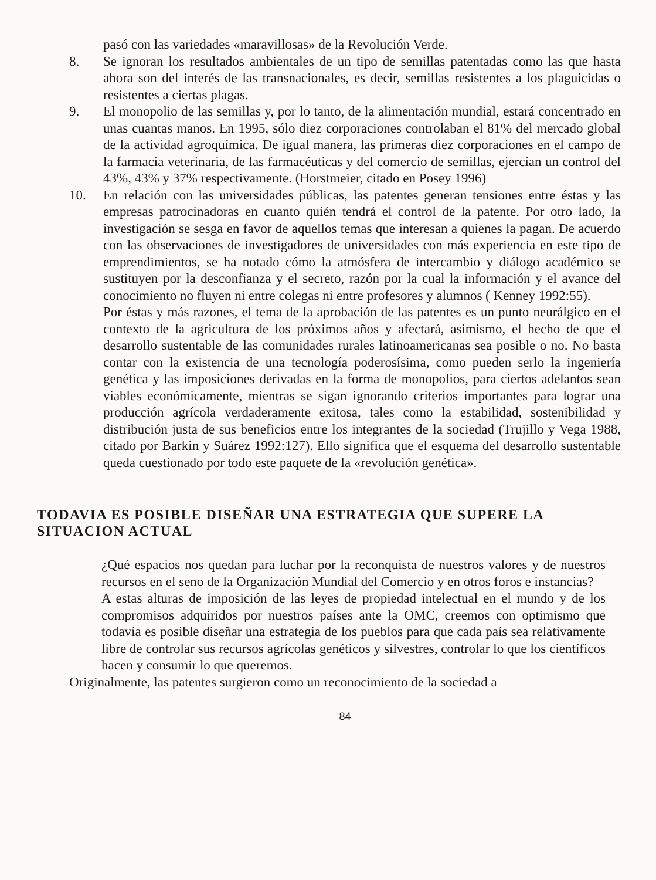pasó con las variedades «maravillosas» de la Revolución Verde.
8. Se ignoran los resultados ambientales de un tipo de semillas patentadas como las que hasta ahora son del interés de las transnacionales, es decir, semillas resistentes a los plaguicidas o resistentes a ciertas plagas.
9. El monopolio de las semillas y, por lo tanto, de la alimentación mundial, estará concentrado en unas cuantas manos. En 1995, sólo diez corporaciones controlaban el 81% del mercado global de la actividad agroquímica. De igual manera, las primeras diez corporaciones en el campo de la farmacia veterinaria, de las farmacéuticas y del comercio de semillas, ejercían un control del 43%, 43% y 37% respectivamente. (Horstmeier, citado en Posey 1996)
10. En relación con las universidades públicas, las patentes generan tensiones entre éstas y las empresas patrocinadoras en cuanto quién tendrá el control de la patente. Por otro lado, la investigación se sesga en favor de aquellos temas que interesan a quienes la pagan. De acuerdo con las observaciones de investigadores de universidades con más experiencia en este tipo de emprendimientos, se ha notado cómo la atmósfera de intercambio y diálogo académico se sustituyen por la desconfianza y el secreto, razón por la cual la información y el avance del conocimiento no fluyen ni entre colegas ni entre profesores y alumnos ( Kenney 1992:55).
Por éstas y más razones, el tema de la aprobación de las patentes es un punto neurálgico en el contexto de la agricultura de los próximos años y afectará, asimismo, el hecho de que el desarrollo sustentable de las comunidades rurales latinoamericanas sea posible o no. No basta contar con la existencia de una tecnología poderosísima, como pueden serlo la ingeniería genética y las imposiciones derivadas en la forma de monopolios, para ciertos adelantos sean viables económicamente, mientras se sigan ignorando criterios importantes para lograr una producción agrícola verdaderamente exitosa, tales como la estabilidad, sostenibilidad y distribución justa de sus beneficios entre los integrantes de la sociedad (Trujillo y Vega 1988, citado por Barkin y Suárez 1992:127). Ello significa que el esquema del desarrollo sustentable queda cuestionado por todo este paquete de la «revolución genética».
TODAVIA ES POSIBLE DISEÑAR UNA ESTRATEGIA QUE SUPERE LA SITUACION ACTUAL
¿Qué espacios nos quedan para luchar por la reconquista de nuestros valores y de nuestros recursos en el seno de la Organización Mundial del Comercio y en otros foros e instancias?
A estas alturas de imposición de las leyes de propiedad intelectual en el mundo y de los compromisos adquiridos por nuestros países ante la OMC, creemos con optimismo que todavía es posible diseñar una estrategia de los pueblos para que cada país sea relativamente libre de controlar sus recursos agrícolas genéticos y silvestres, controlar lo que los científicos hacen y consumir lo que queremos.
Originalmente, las patentes surgieron como un reconocimiento de la sociedad a
84